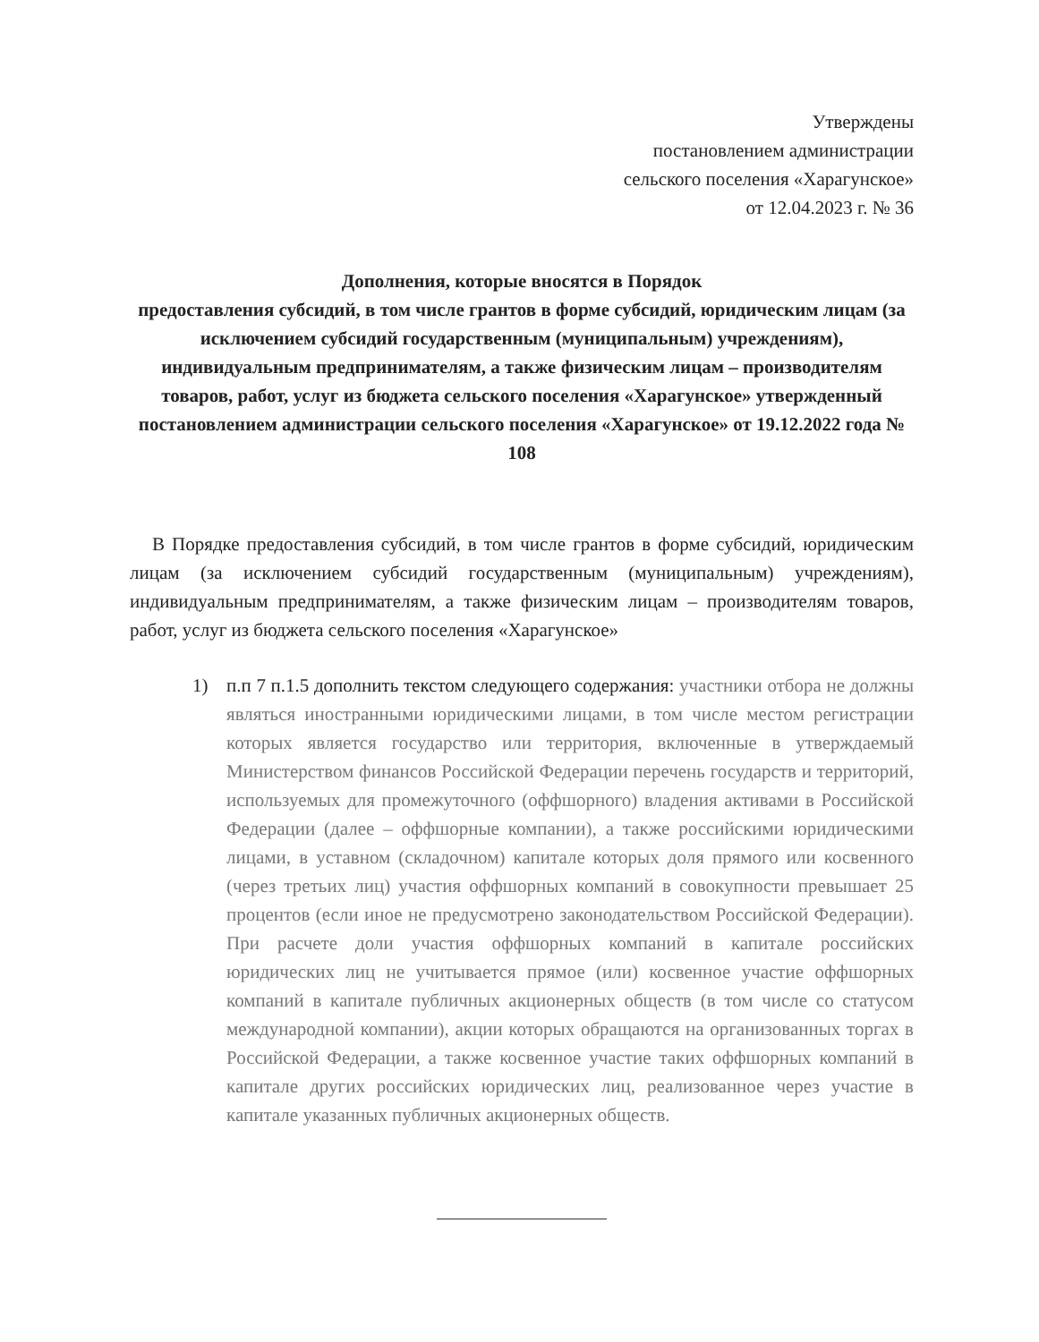Утверждены
постановлением администрации
сельского поселения «Харагунское»
от 12.04.2023 г. № 36
Дополнения, которые вносятся в Порядок
предоставления субсидий, в том числе грантов в форме субсидий, юридическим лицам (за исключением субсидий государственным (муниципальным) учреждениям), индивидуальным предпринимателям, а также физическим лицам – производителям товаров, работ, услуг из бюджета сельского поселения «Харагунское» утвержденный постановлением администрации сельского поселения «Харагунское» от 19.12.2022 года № 108
В Порядке предоставления субсидий, в том числе грантов в форме субсидий, юридическим лицам (за исключением субсидий государственным (муниципальным) учреждениям), индивидуальным предпринимателям, а также физическим лицам – производителям товаров, работ, услуг из бюджета сельского поселения «Харагунское»
1) п.п 7 п.1.5 дополнить текстом следующего содержания: участники отбора не должны являться иностранными юридическими лицами, в том числе местом регистрации которых является государство или территория, включенные в утверждаемый Министерством финансов Российской Федерации перечень государств и территорий, используемых для промежуточного (оффшорного) владения активами в Российской Федерации (далее – оффшорные компании), а также российскими юридическими лицами, в уставном (складочном) капитале которых доля прямого или косвенного (через третьих лиц) участия оффшорных компаний в совокупности превышает 25 процентов (если иное не предусмотрено законодательством Российской Федерации). При расчете доли участия оффшорных компаний в капитале российских юридических лиц не учитывается прямое (или) косвенное участие оффшорных компаний в капитале публичных акционерных обществ (в том числе со статусом международной компании), акции которых обращаются на организованных торгах в Российской Федерации, а также косвенное участие таких оффшорных компаний в капитале других российских юридических лиц, реализованное через участие в капитале указанных публичных акционерных обществ.